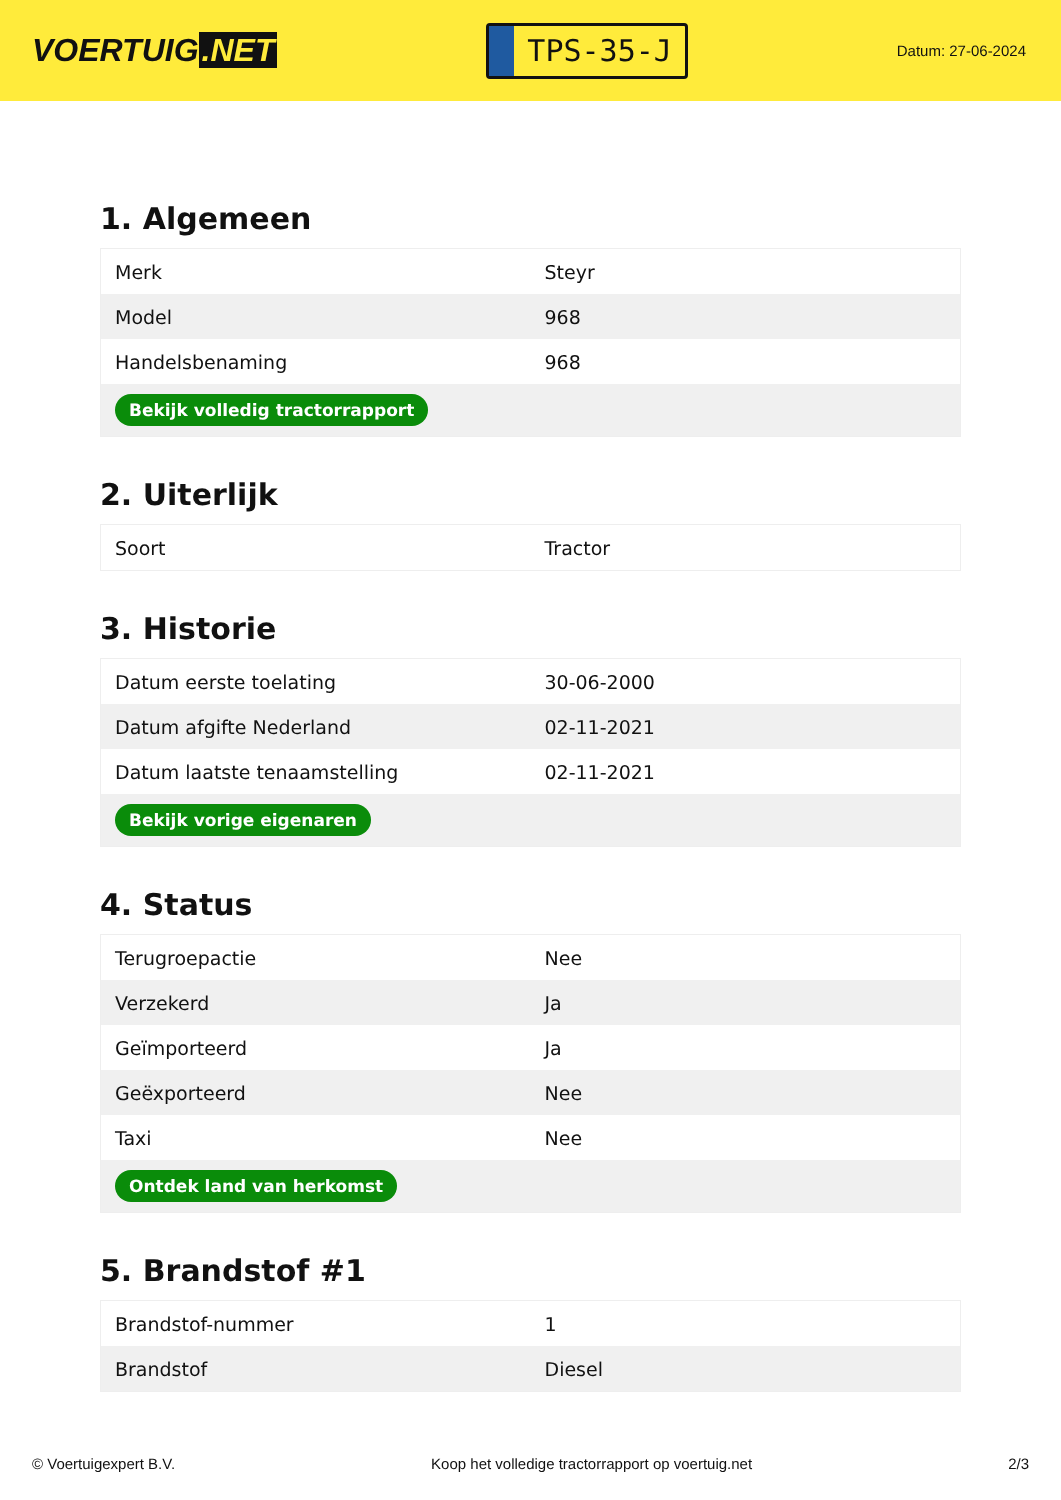VOERTUIG.NET
TPS-35-J
Datum: 27-06-2024
1. Algemeen
| Merk | Steyr |
| Model | 968 |
| Handelsbenaming | 968 |
| Bekijk volledig tractorrapport | |
2. Uiterlijk
| Soort | Tractor |
3. Historie
| Datum eerste toelating | 30-06-2000 |
| Datum afgifte Nederland | 02-11-2021 |
| Datum laatste tenaamstelling | 02-11-2021 |
| Bekijk vorige eigenaren | |
4. Status
| Terugroepactie | Nee |
| Verzekerd | Ja |
| Geïmporteerd | Ja |
| Geëxporteerd | Nee |
| Taxi | Nee |
| Ontdek land van herkomst | |
5. Brandstof #1
| Brandstof-nummer | 1 |
| Brandstof | Diesel |
© Voertuigexpert B.V. Koop het volledige tractorrapport op voertuig.net 2/3